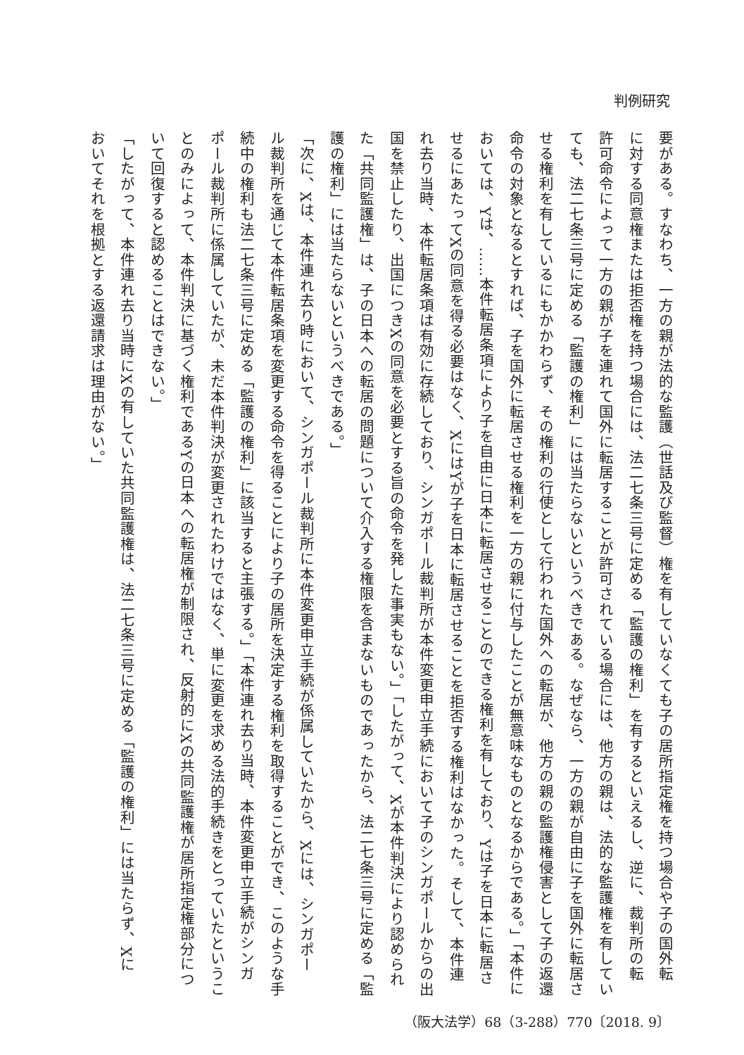判例研究
要がある。すなわち、一方の親が法的な監護（世話及び監督）権を有していなくても子の居所指定権を持つ場合や子の国外転
に対する同意権または拒否権を持つ場合には、法二七条三号に定める「監護の権利」を有するといえるし、逆に、裁判所の転
許可命令によって一方の親が子を連れて国外に転居することが許可されている場合には、他方の親は、法的な監護権を有してい
ても、法二七条三号に定める「監護の権利」には当たらないというべきである。なぜなら、一方の親が自由に子を国外に転居さ
せる権利を有しているにもかかわらず、その権利の行使として行われた国外への転居が、他方の親の監護権侵害として子の返還
命令の対象となるとすれば、子を国外に転居させる権利を一方の親に付与したことが無意味なものとなるからである。」「本件に
おいては、Yは、……本件転居条項により子を自由に日本に転居させることのできる権利を有しており、Yは子を日本に転居さ
せるにあたってXの同意を得る必要はなく、XにはYが子を日本に転居させることを拒否する権利はなかった。そして、本件連
れ去り当時、本件転居条項は有効に存続しており、シンガポール裁判所が本件変更申立手続において子のシンガポールからの出
国を禁止したり、出国につきXの同意を必要とする旨の命令を発した事実もない。」「したがって、Xが本件判決により認められ
た「共同監護権」は、子の日本への転居の問題について介入する権限を含まないものであったから、法二七条三号に定める「監
護の権利」には当たらないというべきである。」
「次に、Xは、本件連れ去り時において、シンガポール裁判所に本件変更申立手続が係属していたから、Xには、シンガポー
ル裁判所を通じて本件転居条項を変更する命令を得ることにより子の居所を決定する権利を取得することができ、このような手
続中の権利も法二七条三号に定める「監護の権利」に該当すると主張する。」「本件連れ去り当時、本件変更申立手続がシンガ
ポール裁判所に係属していたが、未だ本件判決が変更されたわけではなく、単に変更を求める法的手続きをとっていたというこ
とのみによって、本件判決に基づく権利であるYの日本への転居権が制限され、反射的にXの共同監護権が居所指定権部分につ
いて回復すると認めることはできない。」
「したがって、本件連れ去り当時にXの有していた共同監護権は、法二七条三号に定める「監護の権利」には当たらず、Xに
おいてそれを根拠とする返還請求は理由がない。」
（阪大法学）68（3-288）770〔2018. 9〕